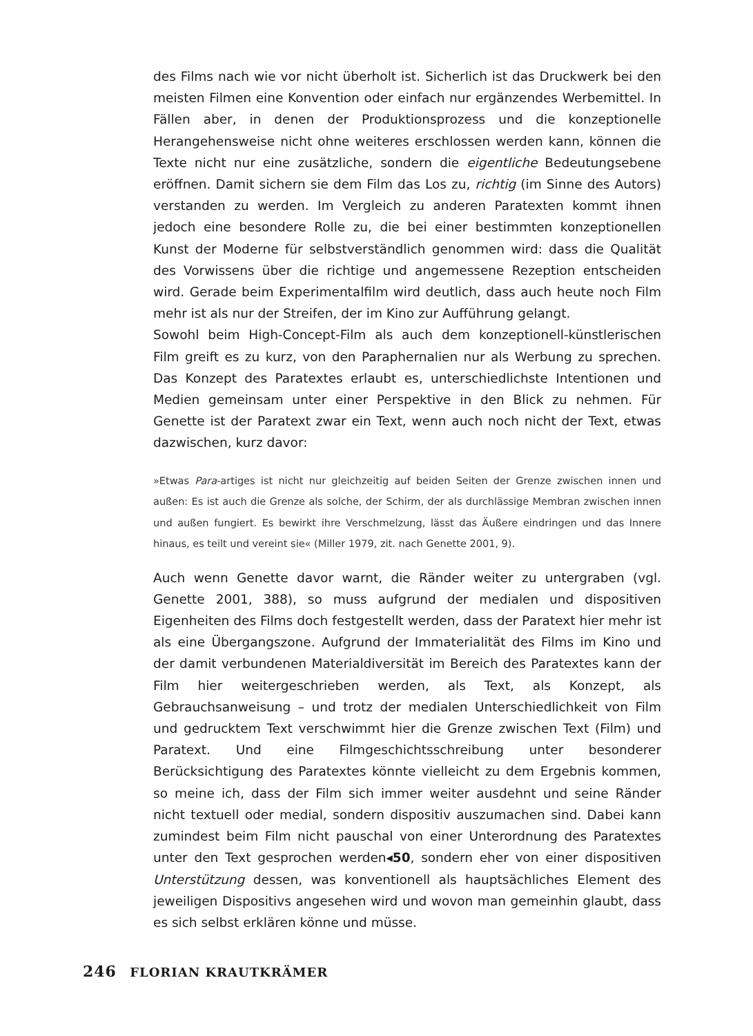des Films nach wie vor nicht überholt ist. Sicherlich ist das Druckwerk bei den meisten Filmen eine Konvention oder einfach nur ergänzendes Werbemittel. In Fällen aber, in denen der Produktionsprozess und die konzeptionelle Herangehensweise nicht ohne weiteres erschlossen werden kann, können die Texte nicht nur eine zusätzliche, sondern die eigentliche Bedeutungsebene eröffnen. Damit sichern sie dem Film das Los zu, richtig (im Sinne des Autors) verstanden zu werden. Im Vergleich zu anderen Paratexten kommt ihnen jedoch eine besondere Rolle zu, die bei einer bestimmten konzeptionellen Kunst der Moderne für selbstverständlich genommen wird: dass die Qualität des Vorwissens über die richtige und angemessene Rezeption entscheiden wird. Gerade beim Experimentalfilm wird deutlich, dass auch heute noch Film mehr ist als nur der Streifen, der im Kino zur Aufführung gelangt.
Sowohl beim High-Concept-Film als auch dem konzeptionell-künstlerischen Film greift es zu kurz, von den Paraphernalien nur als Werbung zu sprechen. Das Konzept des Paratextes erlaubt es, unterschiedlichste Intentionen und Medien gemeinsam unter einer Perspektive in den Blick zu nehmen. Für Genette ist der Paratext zwar ein Text, wenn auch noch nicht der Text, etwas dazwischen, kurz davor:
»Etwas Para-artiges ist nicht nur gleichzeitig auf beiden Seiten der Grenze zwischen innen und außen: Es ist auch die Grenze als solche, der Schirm, der als durchlässige Membran zwischen innen und außen fungiert. Es bewirkt ihre Verschmelzung, lässt das Äußere eindringen und das Innere hinaus, es teilt und vereint sie« (Miller 1979, zit. nach Genette 2001, 9).
Auch wenn Genette davor warnt, die Ränder weiter zu untergraben (vgl. Genette 2001, 388), so muss aufgrund der medialen und dispositiven Eigenheiten des Films doch festgestellt werden, dass der Paratext hier mehr ist als eine Übergangszone. Aufgrund der Immaterialität des Films im Kino und der damit verbundenen Materialdiversität im Bereich des Paratextes kann der Film hier weitergeschrieben werden, als Text, als Konzept, als Gebrauchsanweisung – und trotz der medialen Unterschiedlichkeit von Film und gedrucktem Text verschwimmt hier die Grenze zwischen Text (Film) und Paratext. Und eine Filmgeschichtsschreibung unter besonderer Berücksichtigung des Paratextes könnte vielleicht zu dem Ergebnis kommen, so meine ich, dass der Film sich immer weiter ausdehnt und seine Ränder nicht textuell oder medial, sondern dispositiv auszumachen sind. Dabei kann zumindest beim Film nicht pauschal von einer Unterordnung des Paratextes unter den Text gesprochen werden◂50, sondern eher von einer dispositiven Unterstützung dessen, was konventionell als hauptsächliches Element des jeweiligen Dispositivs angesehen wird und wovon man gemeinhin glaubt, dass es sich selbst erklären könne und müsse.
246 FLORIAN KRAUTKRÄMER